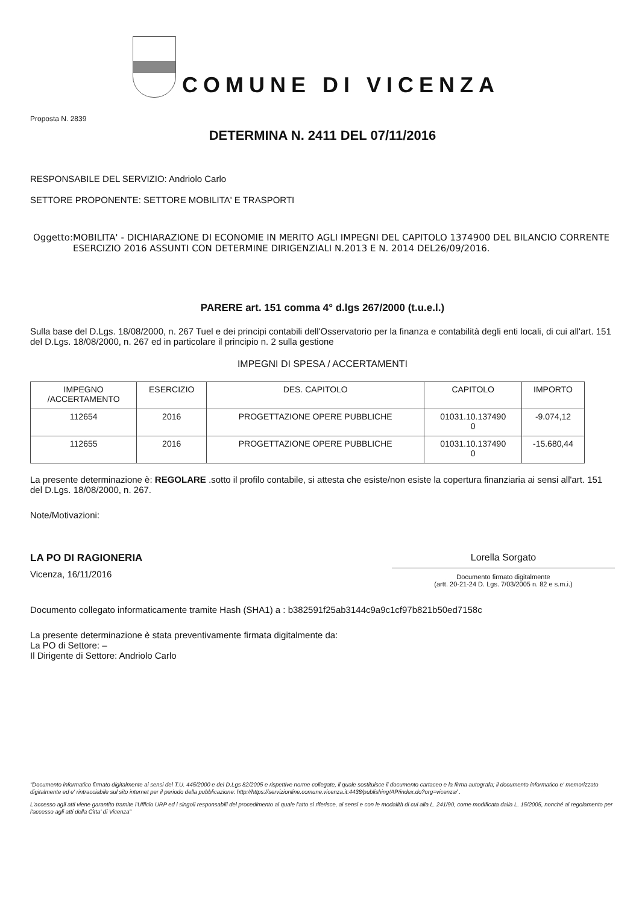COMUNE DI VICENZA
Proposta N. 2839
DETERMINA N. 2411 DEL 07/11/2016
RESPONSABILE DEL SERVIZIO: Andriolo Carlo
SETTORE PROPONENTE: SETTORE MOBILITA' E TRASPORTI
Oggetto: MOBILITA' - DICHIARAZIONE DI ECONOMIE IN MERITO AGLI IMPEGNI DEL CAPITOLO 1374900 DEL BILANCIO CORRENTE ESERCIZIO 2016 ASSUNTI CON DETERMINE DIRIGENZIALI N.2013 E N. 2014 DEL26/09/2016.
PARERE art. 151 comma 4° d.lgs 267/2000 (t.u.e.l.)
Sulla base del D.Lgs. 18/08/2000, n. 267 Tuel e dei principi contabili dell'Osservatorio per la finanza e contabilità degli enti locali, di cui all'art. 151 del D.Lgs. 18/08/2000, n. 267 ed in particolare il principio n. 2 sulla gestione
IMPEGNI DI SPESA / ACCERTAMENTI
| IMPEGNO /ACCERTAMENTO | ESERCIZIO | DES. CAPITOLO | CAPITOLO | IMPORTO |
| --- | --- | --- | --- | --- |
| 112654 | 2016 | PROGETTAZIONE OPERE PUBBLICHE | 01031.10.137490 0 | -9.074,12 |
| 112655 | 2016 | PROGETTAZIONE OPERE PUBBLICHE | 01031.10.137490 0 | -15.680,44 |
La presente determinazione è: REGOLARE .sotto il profilo contabile, si attesta che esiste/non esiste la copertura finanziaria ai sensi all'art. 151 del D.Lgs. 18/08/2000, n. 267.
Note/Motivazioni:
LA PO DI RAGIONERIA
Vicenza, 16/11/2016
Lorella Sorgato
Documento firmato digitalmente
(artt. 20-21-24 D. Lgs. 7/03/2005 n. 82 e s.m.i.)
Documento collegato informaticamente tramite Hash (SHA1) a : b382591f25ab3144c9a9c1cf97b821b50ed7158c
La presente determinazione è stata preventivamente firmata digitalmente da:
La PO di Settore: –
Il Dirigente di Settore: Andriolo Carlo
"Documento informatico firmato digitalmente ai sensi del T.U. 445/2000 e del D.Lgs 82/2005 e rispettive norme collegate, il quale sostituisce il documento cartaceo e la firma autografa; il documento informatico e' memorizzato digitalmente ed e' rintracciabile sul sito internet per il periodo della pubblicazione: http://https://servizionline.comune.vicenza.it:4438/publishing/AP/index.do?org=vicenza/ .
L'accesso agli atti viene garantito tramite l'Ufficio URP ed i singoli responsabili del procedimento al quale l'atto si riferisce, ai sensi e con le modalità di cui alla L. 241/90, come modificata dalla L. 15/2005, nonché al regolamento per l'accesso agli atti della Citta' di Vicenza"